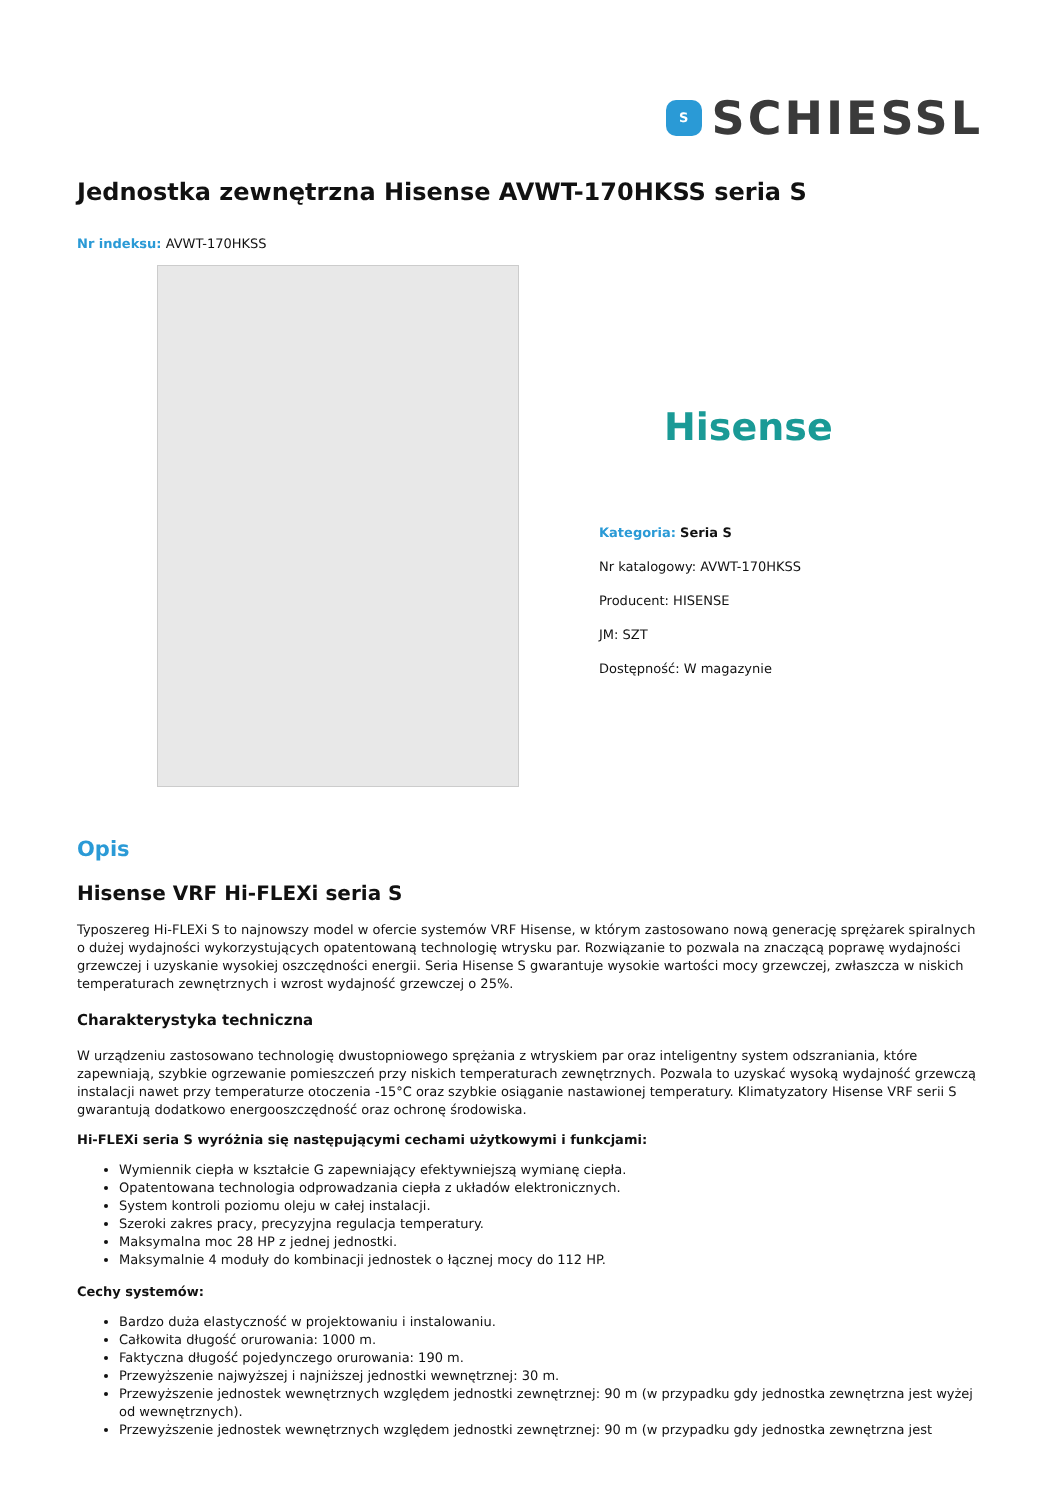S
SCHIESSL
Jednostka zewnętrzna Hisense AVWT-170HKSS seria S
Nr indeksu: AVWT-170HKSS
Hisense
Kategoria: Seria S
Nr katalogowy: AVWT-170HKSS
Producent: HISENSE
JM: SZT
Dostępność: W magazynie
Opis
Hisense VRF Hi-FLEXi seria S
Typoszereg Hi-FLEXi S to najnowszy model w ofercie systemów VRF Hisense, w którym zastosowano nową generację sprężarek spiralnych o dużej wydajności wykorzystujących opatentowaną technologię wtrysku par. Rozwiązanie to pozwala na znaczącą poprawę wydajności grzewczej i uzyskanie wysokiej oszczędności energii. Seria Hisense S gwarantuje wysokie wartości mocy grzewczej, zwłaszcza w niskich temperaturach zewnętrznych i wzrost wydajność grzewczej o 25%.
Charakterystyka techniczna
W urządzeniu zastosowano technologię dwustopniowego sprężania z wtryskiem par oraz inteligentny system odszraniania, które zapewniają, szybkie ogrzewanie pomieszczeń przy niskich temperaturach zewnętrznych. Pozwala to uzyskać wysoką wydajność grzewczą instalacji nawet przy temperaturze otoczenia -15°C oraz szybkie osiąganie nastawionej temperatury. Klimatyzatory Hisense VRF serii S gwarantują dodatkowo energooszczędność oraz ochronę środowiska.
Hi-FLEXi seria S wyróżnia się następującymi cechami użytkowymi i funkcjami:
Wymiennik ciepła w kształcie G zapewniający efektywniejszą wymianę ciepła.
Opatentowana technologia odprowadzania ciepła z układów elektronicznych.
System kontroli poziomu oleju w całej instalacji.
Szeroki zakres pracy, precyzyjna regulacja temperatury.
Maksymalna moc 28 HP z jednej jednostki.
Maksymalnie 4 moduły do kombinacji jednostek o łącznej mocy do 112 HP.
Cechy systemów:
Bardzo duża elastyczność w projektowaniu i instalowaniu.
Całkowita długość orurowania: 1000 m.
Faktyczna długość pojedynczego orurowania: 190 m.
Przewyższenie najwyższej i najniższej jednostki wewnętrznej: 30 m.
Przewyższenie jednostek wewnętrznych względem jednostki zewnętrznej: 90 m (w przypadku gdy jednostka zewnętrzna jest wyżej od wewnętrznych).
Przewyższenie jednostek wewnętrznych względem jednostki zewnętrznej: 90 m (w przypadku gdy jednostka zewnętrzna jest